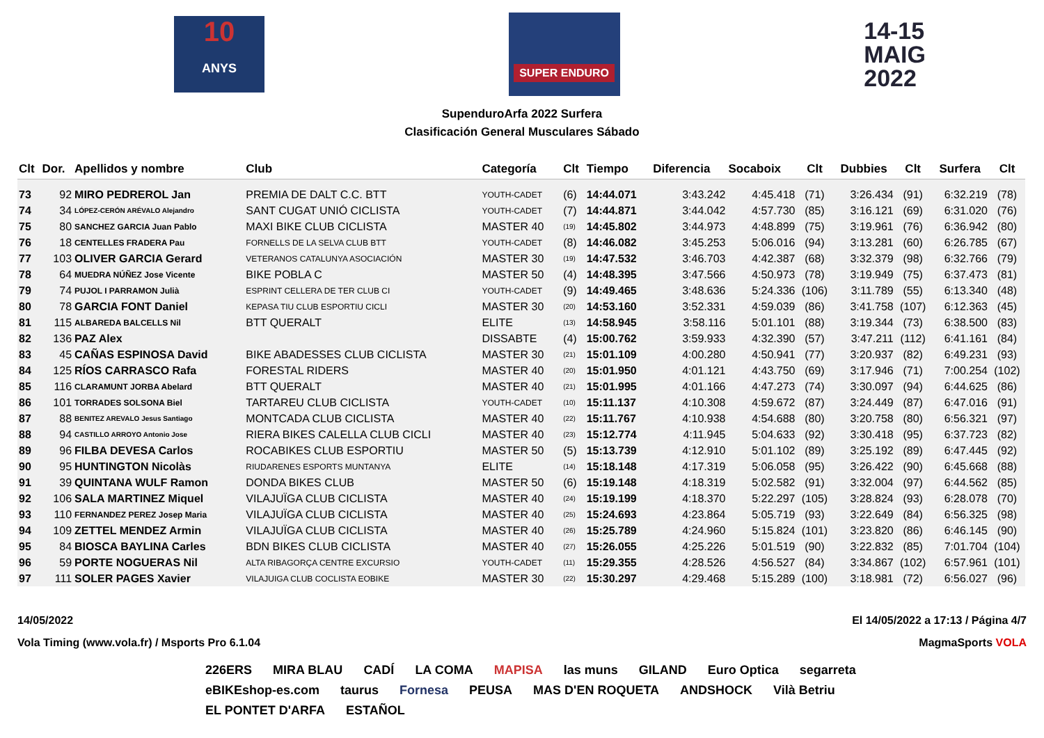10
ANYS
SUPER ENDURO
14-15
MAIG
2022
SupenduroArfa 2022 Surfera
Clasificación General Musculares Sábado
| Clt | Dor. | Apellidos y nombre | Club | Categoría | Clt | Tiempo | Diferencia | Socaboix | Clt | Dubbies | Clt | Surfera | Clt |
| --- | --- | --- | --- | --- | --- | --- | --- | --- | --- | --- | --- | --- | --- |
| 73 | 92 | MIRO PEDREROL Jan | PREMIA DE DALT C.C. BTT | YOUTH-CADET | (6) | 14:44.071 | 3:43.242 | 4:45.418 | (71) | 3:26.434 | (91) | 6:32.219 | (78) |
| 74 | 34 | LÓPEZ-CERÓN ARÉVALO Alejandro | SANT CUGAT UNIÓ CICLISTA | YOUTH-CADET | (7) | 14:44.871 | 3:44.042 | 4:57.730 | (85) | 3:16.121 | (69) | 6:31.020 | (76) |
| 75 | 80 | SANCHEZ GARCIA Juan Pablo | MAXI BIKE CLUB CICLISTA | MASTER 40 | (19) | 14:45.802 | 3:44.973 | 4:48.899 | (75) | 3:19.961 | (76) | 6:36.942 | (80) |
| 76 | 18 | CENTELLES FRADERA Pau | FORNELLS DE LA SELVA CLUB BTT | YOUTH-CADET | (8) | 14:46.082 | 3:45.253 | 5:06.016 | (94) | 3:13.281 | (60) | 6:26.785 | (67) |
| 77 | 103 | OLIVER GARCIA Gerard | VETERANOS CATALUNYA ASOCIACIÓN | MASTER 30 | (19) | 14:47.532 | 3:46.703 | 4:42.387 | (68) | 3:32.379 | (98) | 6:32.766 | (79) |
| 78 | 64 | MUEDRA NÚÑEZ Jose Vicente | BIKE POBLA C | MASTER 50 | (4) | 14:48.395 | 3:47.566 | 4:50.973 | (78) | 3:19.949 | (75) | 6:37.473 | (81) |
| 79 | 74 | PUJOL I PARRAMON Julià | ESPRINT CELLERA DE TER CLUB CI | YOUTH-CADET | (9) | 14:49.465 | 3:48.636 | 5:24.336 | (106) | 3:11.789 | (55) | 6:13.340 | (48) |
| 80 | 78 | GARCIA FONT Daniel | KEPASA TIU CLUB ESPORTIU CICLI | MASTER 30 | (20) | 14:53.160 | 3:52.331 | 4:59.039 | (86) | 3:41.758 | (107) | 6:12.363 | (45) |
| 81 | 115 | ALBAREDA BALCELLS Nil | BTT QUERALT | ELITE | (13) | 14:58.945 | 3:58.116 | 5:01.101 | (88) | 3:19.344 | (73) | 6:38.500 | (83) |
| 82 | 136 | PAZ Alex | | DISSABTE | (4) | 15:00.762 | 3:59.933 | 4:32.390 | (57) | 3:47.211 | (112) | 6:41.161 | (84) |
| 83 | 45 | CAÑAS ESPINOSA David | BIKE ABADESSES CLUB CICLISTA | MASTER 30 | (21) | 15:01.109 | 4:00.280 | 4:50.941 | (77) | 3:20.937 | (82) | 6:49.231 | (93) |
| 84 | 125 | RÍOS CARRASCO Rafa | FORESTAL RIDERS | MASTER 40 | (20) | 15:01.950 | 4:01.121 | 4:43.750 | (69) | 3:17.946 | (71) | 7:00.254 | (102) |
| 85 | 116 | CLARAMUNT JORBA Abelard | BTT QUERALT | MASTER 40 | (21) | 15:01.995 | 4:01.166 | 4:47.273 | (74) | 3:30.097 | (94) | 6:44.625 | (86) |
| 86 | 101 | TORRADES SOLSONA Biel | TARTAREU CLUB CICLISTA | YOUTH-CADET | (10) | 15:11.137 | 4:10.308 | 4:59.672 | (87) | 3:24.449 | (87) | 6:47.016 | (91) |
| 87 | 88 | BENITEZ AREVALO Jesus Santiago | MONTCADA CLUB CICLISTA | MASTER 40 | (22) | 15:11.767 | 4:10.938 | 4:54.688 | (80) | 3:20.758 | (80) | 6:56.321 | (97) |
| 88 | 94 | CASTILLO ARROYO Antonio Jose | RIERA BIKES CALELLA CLUB CICLI | MASTER 40 | (23) | 15:12.774 | 4:11.945 | 5:04.633 | (92) | 3:30.418 | (95) | 6:37.723 | (82) |
| 89 | 96 | FILBA DEVESA Carlos | ROCABIKES CLUB ESPORTIU | MASTER 50 | (5) | 15:13.739 | 4:12.910 | 5:01.102 | (89) | 3:25.192 | (89) | 6:47.445 | (92) |
| 90 | 95 | HUNTINGTON Nicolàs | RIUDARENES ESPORTS MUNTANYA | ELITE | (14) | 15:18.148 | 4:17.319 | 5:06.058 | (95) | 3:26.422 | (90) | 6:45.668 | (88) |
| 91 | 39 | QUINTANA WULF Ramon | DONDA BIKES CLUB | MASTER 50 | (6) | 15:19.148 | 4:18.319 | 5:02.582 | (91) | 3:32.004 | (97) | 6:44.562 | (85) |
| 92 | 106 | SALA MARTINEZ Miquel | VILAJUÏGA CLUB CICLISTA | MASTER 40 | (24) | 15:19.199 | 4:18.370 | 5:22.297 | (105) | 3:28.824 | (93) | 6:28.078 | (70) |
| 93 | 110 | FERNANDEZ PEREZ Josep Maria | VILAJUÏGA CLUB CICLISTA | MASTER 40 | (25) | 15:24.693 | 4:23.864 | 5:05.719 | (93) | 3:22.649 | (84) | 6:56.325 | (98) |
| 94 | 109 | ZETTEL MENDEZ Armin | VILAJUÏGA CLUB CICLISTA | MASTER 40 | (26) | 15:25.789 | 4:24.960 | 5:15.824 | (101) | 3:23.820 | (86) | 6:46.145 | (90) |
| 95 | 84 | BIOSCA BAYLINA Carles | BDN BIKES CLUB CICLISTA | MASTER 40 | (27) | 15:26.055 | 4:25.226 | 5:01.519 | (90) | 3:22.832 | (85) | 7:01.704 | (104) |
| 96 | 59 | PORTE NOGUERAS Nil | ALTA RIBAGORÇA CENTRE EXCURSIO | YOUTH-CADET | (11) | 15:29.355 | 4:28.526 | 4:56.527 | (84) | 3:34.867 | (102) | 6:57.961 | (101) |
| 97 | 111 | SOLER PAGES Xavier | VILAJUIGA CLUB COCLISTA EOBIKE | MASTER 30 | (22) | 15:30.297 | 4:29.468 | 5:15.289 | (100) | 3:18.981 | (72) | 6:56.027 | (96) |
14/05/2022 El 14/05/2022 a 17:13 / Página 4/7
Vola Timing (www.vola.fr) / Msports Pro 6.1.04 MagmaSports VOLA
226ERS MIRA BLAU CADÍ LA COMA MAPISA las muns GILAND Euro Optica segarreta eBIKEshop-es.com taurus Fornesa PEUSA MAS D'EN ROQUETA ANDSHOCK Vilà Betriu EL PONTET D'ARFA ESTAÑOL